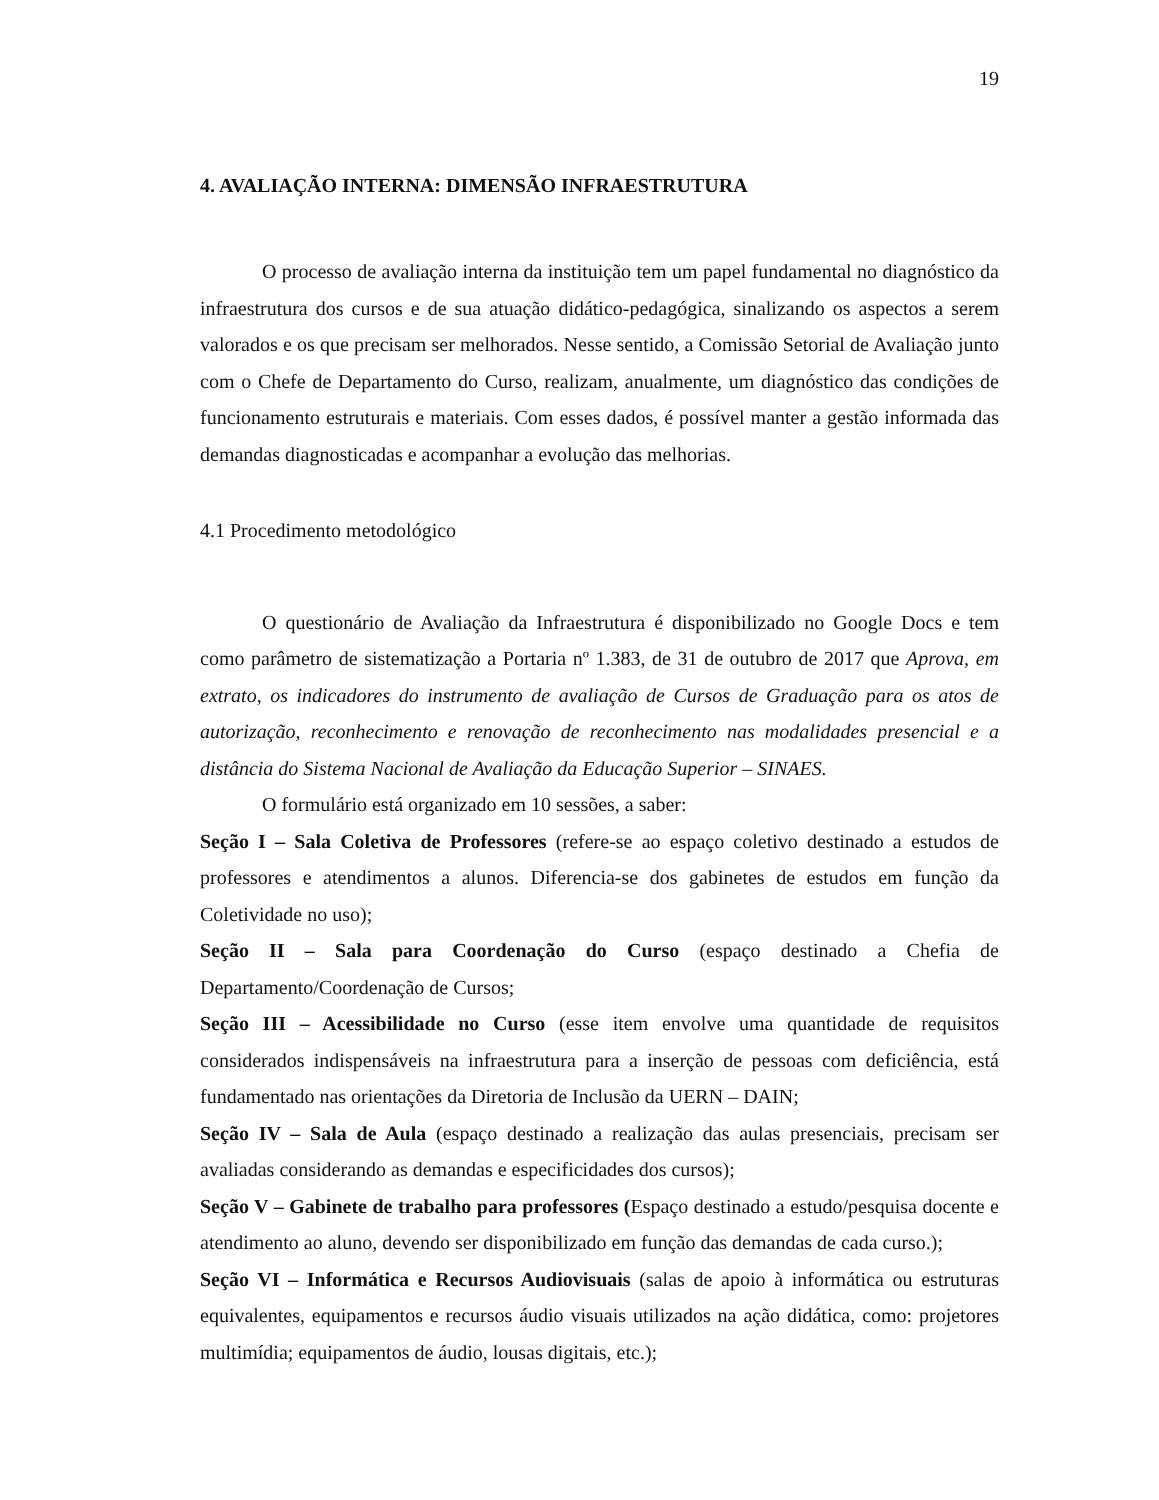19
4. AVALIAÇÃO INTERNA: DIMENSÃO INFRAESTRUTURA
O processo de avaliação interna da instituição tem um papel fundamental no diagnóstico da infraestrutura dos cursos e de sua atuação didático-pedagógica, sinalizando os aspectos a serem valorados e os que precisam ser melhorados. Nesse sentido, a Comissão Setorial de Avaliação junto com o Chefe de Departamento do Curso, realizam, anualmente, um diagnóstico das condições de funcionamento estruturais e materiais. Com esses dados, é possível manter a gestão informada das demandas diagnosticadas e acompanhar a evolução das melhorias.
4.1 Procedimento metodológico
O questionário de Avaliação da Infraestrutura é disponibilizado no Google Docs e tem como parâmetro de sistematização a Portaria nº 1.383, de 31 de outubro de 2017 que Aprova, em extrato, os indicadores do instrumento de avaliação de Cursos de Graduação para os atos de autorização, reconhecimento e renovação de reconhecimento nas modalidades presencial e a distância do Sistema Nacional de Avaliação da Educação Superior – SINAES.
O formulário está organizado em 10 sessões, a saber:
Seção I – Sala Coletiva de Professores (refere-se ao espaço coletivo destinado a estudos de professores e atendimentos a alunos. Diferencia-se dos gabinetes de estudos em função da Coletividade no uso);
Seção II – Sala para Coordenação do Curso (espaço destinado a Chefia de Departamento/Coordenação de Cursos;
Seção III – Acessibilidade no Curso (esse item envolve uma quantidade de requisitos considerados indispensáveis na infraestrutura para a inserção de pessoas com deficiência, está fundamentado nas orientações da Diretoria de Inclusão da UERN – DAIN;
Seção IV – Sala de Aula (espaço destinado a realização das aulas presenciais, precisam ser avaliadas considerando as demandas e especificidades dos cursos);
Seção V – Gabinete de trabalho para professores (Espaço destinado a estudo/pesquisa docente e atendimento ao aluno, devendo ser disponibilizado em função das demandas de cada curso.);
Seção VI – Informática e Recursos Audiovisuais (salas de apoio à informática ou estruturas equivalentes, equipamentos e recursos áudio visuais utilizados na ação didática, como: projetores multimídia; equipamentos de áudio, lousas digitais, etc.);